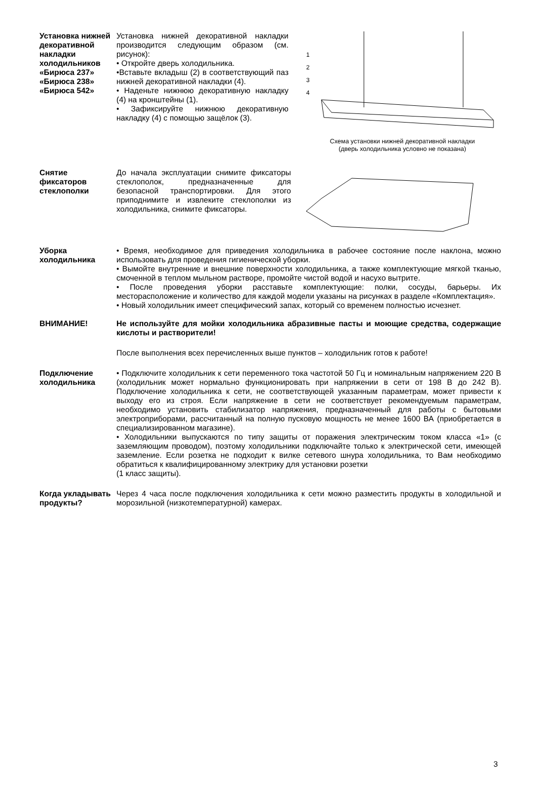Установка нижней декоративной накладки холодильников «Бирюса 237» «Бирюса 238» «Бирюса 542»
Установка нижней декоративной накладки производится следующим образом (см. рисунок):
• Откройте дверь холодильника.
•Вставьте вкладыш (2) в соответствующий паз нижней декоративной накладки (4).
• Наденьте нижнюю декоративную накладку (4) на кронштейны (1).
• Зафиксируйте нижнюю декоративную накладку (4) с помощью защёлок (3).
1
2
3
4
Схема установки нижней декоративной накладки
(дверь холодильника условно не показана)
Снятие фиксаторов стеклополки
До начала эксплуатации снимите фиксаторы стеклополок, предназначенные для безопасной транспортировки. Для этого приподнимите и извлеките стеклополки из холодильника, снимите фиксаторы.
Уборка холодильника
• Время, необходимое для приведения холодильника в рабочее состояние после наклона, можно использовать для проведения гигиенической уборки.
• Вымойте внутренние и внешние поверхности холодильника, а также комплектующие мягкой тканью, смоченной в теплом мыльном растворе, промойте чистой водой и насухо вытрите.
• После проведения уборки расставьте комплектующие: полки, сосуды, барьеры. Их месторасположение и количество для каждой модели указаны на рисунках в разделе «Комплектация».
• Новый холодильник имеет специфический запах, который со временем полностью исчезнет.
ВНИМАНИЕ! Не используйте для мойки холодильника абразивные пасты и моющие средства, содержащие кислоты и растворители!
После выполнения всех перечисленных выше пунктов – холодильник готов к работе!
Подключение холодильника
• Подключите холодильник к сети переменного тока частотой 50 Гц и номинальным напряжением 220 В (холодильник может нормально функционировать при напряжении в сети от 198 В до 242 В). Подключение холодильника к сети, не соответствующей указанным параметрам, может привести к выходу его из строя. Если напряжение в сети не соответствует рекомендуемым параметрам, необходимо установить стабилизатор напряжения, предназначенный для работы с бытовыми электроприборами, рассчитанный на полную пусковую мощность не менее 1600 ВА (приобретается в специализированном магазине).
• Холодильники выпускаются по типу защиты от поражения электрическим током класса «1» (с заземляющим проводом), поэтому холодильники подключайте только к электрической сети, имеющей заземление. Если розетка не подходит к вилке сетевого шнура холодильника, то Вам необходимо обратиться к квалифицированному электрику для установки розетки
(1 класс защиты).
Когда укладывать продукты?
Через 4 часа после подключения холодильника к сети можно разместить продукты в холодильной и морозильной (низкотемпературной) камерах.
3